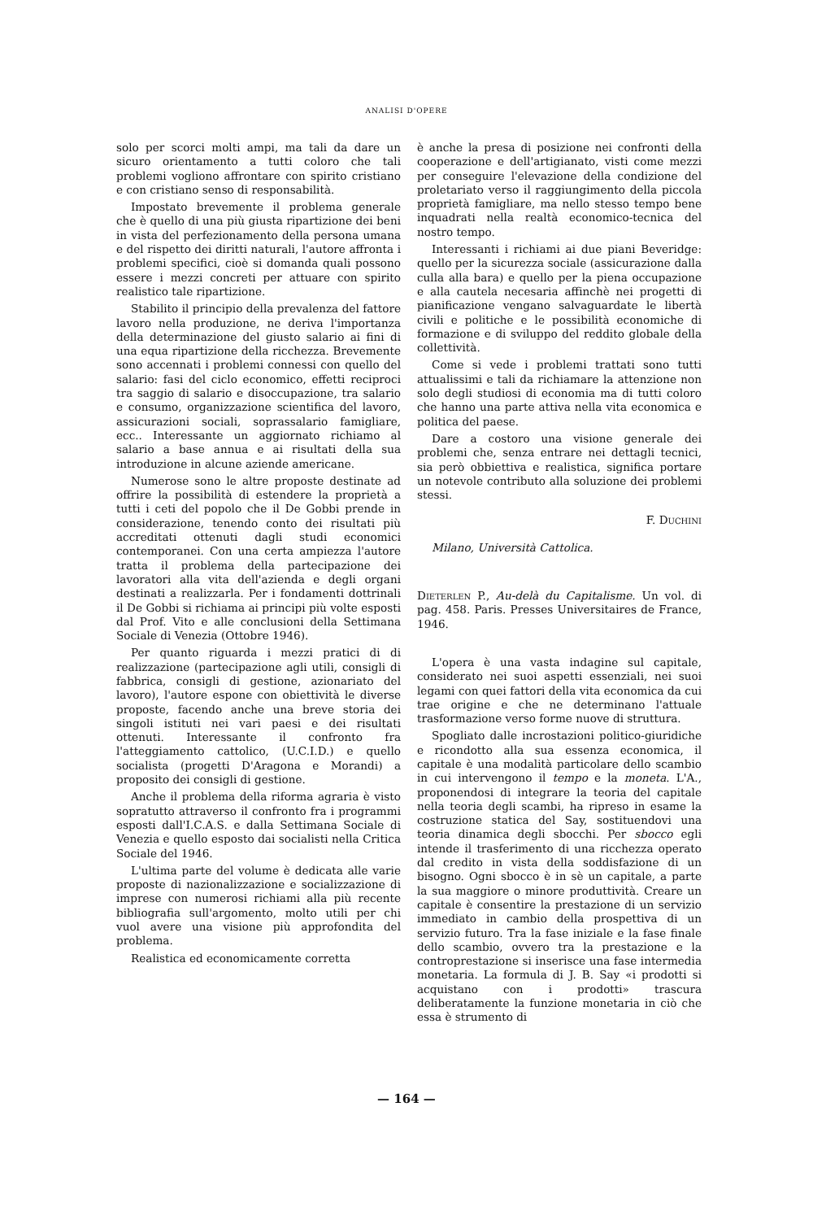ANALISI D'OPERE
solo per scorci molti ampi, ma tali da dare un sicuro orientamento a tutti coloro che tali problemi vogliono affrontare con spirito cristiano e con cristiano senso di responsabilità.
Impostato brevemente il problema generale che è quello di una più giusta ripartizione dei beni in vista del perfezionamento della persona umana e del rispetto dei diritti naturali, l'autore affronta i problemi specifici, cioè si domanda quali possono essere i mezzi concreti per attuare con spirito realistico tale ripartizione.
Stabilito il principio della prevalenza del fattore lavoro nella produzione, ne deriva l'importanza della determinazione del giusto salario ai fini di una equa ripartizione della ricchezza. Brevemente sono accennati i problemi connessi con quello del salario: fasi del ciclo economico, effetti reciproci tra saggio di salario e disoccupazione, tra salario e consumo, organizzazione scientifica del lavoro, assicurazioni sociali, soprassalario famigliare, ecc.. Interessante un aggiornato richiamo al salario a base annua e ai risultati della sua introduzione in alcune aziende americane.
Numerose sono le altre proposte destinate ad offrire la possibilità di estendere la proprietà a tutti i ceti del popolo che il De Gobbi prende in considerazione, tenendo conto dei risultati più accreditati ottenuti dagli studi economici contemporanei. Con una certa ampiezza l'autore tratta il problema della partecipazione dei lavoratori alla vita dell'azienda e degli organi destinati a realizzarla. Per i fondamenti dottrinali il De Gobbi si richiama ai principi più volte esposti dal Prof. Vito e alle conclusioni della Settimana Sociale di Venezia (Ottobre 1946).
Per quanto riguarda i mezzi pratici di di realizzazione (partecipazione agli utili, consigli di fabbrica, consigli di gestione, azionariato del lavoro), l'autore espone con obiettività le diverse proposte, facendo anche una breve storia dei singoli istituti nei vari paesi e dei risultati ottenuti. Interessante il confronto fra l'atteggiamento cattolico, (U.C.I.D.) e quello socialista (progetti D'Aragona e Morandi) a proposito dei consigli di gestione.
Anche il problema della riforma agraria è visto sopratutto attraverso il confronto fra i programmi esposti dall'I.C.A.S. e dalla Settimana Sociale di Venezia e quello esposto dai socialisti nella Critica Sociale del 1946.
L'ultima parte del volume è dedicata alle varie proposte di nazionalizzazione e socializzazione di imprese con numerosi richiami alla più recente bibliografia sull'argomento, molto utili per chi vuol avere una visione più approfondita del problema.
Realistica ed economicamente corretta
è anche la presa di posizione nei confronti della cooperazione e dell'artigianato, visti come mezzi per conseguire l'elevazione della condizione del proletariato verso il raggiungimento della piccola proprietà famigliare, ma nello stesso tempo bene inquadrati nella realtà economico-tecnica del nostro tempo.
Interessanti i richiami ai due piani Beveridge: quello per la sicurezza sociale (assicurazione dalla culla alla bara) e quello per la piena occupazione e alla cautela necesaria affinchè nei progetti di pianificazione vengano salvaguardate le libertà civili e politiche e le possibilità economiche di formazione e di sviluppo del reddito globale della collettività.
Come si vede i problemi trattati sono tutti attualissimi e tali da richiamare la attenzione non solo degli studiosi di economia ma di tutti coloro che hanno una parte attiva nella vita economica e politica del paese.
Dare a costoro una visione generale dei problemi che, senza entrare nei dettagli tecnici, sia però obbiettiva e realistica, significa portare un notevole contributo alla soluzione dei problemi stessi.
F. Duchini
Milano, Università Cattolica.
Dieterlen P., Au-delà du Capitalisme. Un vol. di pag. 458. Paris. Presses Universitaires de France, 1946.
L'opera è una vasta indagine sul capitale, considerato nei suoi aspetti essenziali, nei suoi legami con quei fattori della vita economica da cui trae origine e che ne determinano l'attuale trasformazione verso forme nuove di struttura.
Spogliato dalle incrostazioni politico-giuridiche e ricondotto alla sua essenza economica, il capitale è una modalità particolare dello scambio in cui intervengono il tempo e la moneta. L'A., proponendosi di integrare la teoria del capitale nella teoria degli scambi, ha ripreso in esame la costruzione statica del Say, sostituendovi una teoria dinamica degli sbocchi. Per sbocco egli intende il trasferimento di una ricchezza operato dal credito in vista della soddisfazione di un bisogno. Ogni sbocco è in sè un capitale, a parte la sua maggiore o minore produttività. Creare un capitale è consentire la prestazione di un servizio immediato in cambio della prospettiva di un servizio futuro. Tra la fase iniziale e la fase finale dello scambio, ovvero tra la prestazione e la controprestazione si inserisce una fase intermedia monetaria. La formula di J. B. Say «i prodotti si acquistano con i prodotti» trascura deliberatamente la funzione monetaria in ciò che essa è strumento di
— 164 —